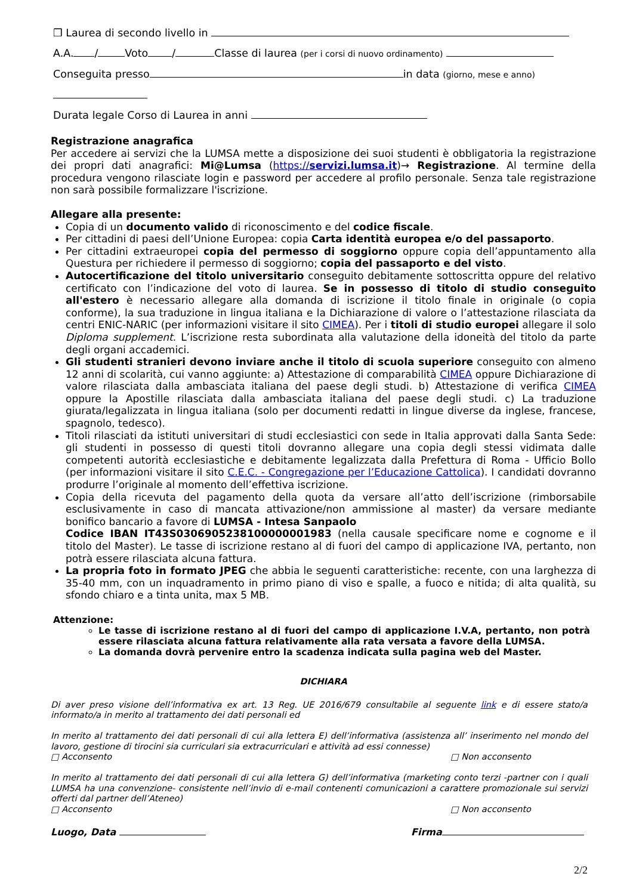❒ Laurea di secondo livello in
A.A. / Voto / Classe di laurea (per i corsi di nuovo ordinamento)
Conseguita presso in data (giorno, mese e anno)
Durata legale Corso di Laurea in anni
Registrazione anagrafica
Per accedere ai servizi che la LUMSA mette a disposizione dei suoi studenti è obbligatoria la registrazione dei propri dati anagrafici: Mi@Lumsa (https://servizi.lumsa.it)→ Registrazione. Al termine della procedura vengono rilasciate login e password per accedere al profilo personale. Senza tale registrazione non sarà possibile formalizzare l'iscrizione.
Allegare alla presente:
Copia di un documento valido di riconoscimento e del codice fiscale.
Per cittadini di paesi dell’Unione Europea: copia Carta identità europea e/o del passaporto.
Per cittadini extraeuropei copia del permesso di soggiorno oppure copia dell’appuntamento alla Questura per richiedere il permesso di soggiorno; copia del passaporto e del visto.
Autocertificazione del titolo universitario conseguito debitamente sottoscritta oppure del relativo certificato con l’indicazione del voto di laurea. Se in possesso di titolo di studio conseguito all'estero è necessario allegare alla domanda di iscrizione il titolo finale in originale (o copia conforme), la sua traduzione in lingua italiana e la Dichiarazione di valore o l’attestazione rilasciata da centri ENIC-NARIC (per informazioni visitare il sito CIMEA). Per i titoli di studio europei allegare il solo Diploma supplement. L’iscrizione resta subordinata alla valutazione della idoneità del titolo da parte degli organi accademici.
Gli studenti stranieri devono inviare anche il titolo di scuola superiore conseguito con almeno 12 anni di scolarità, cui vanno aggiunte: a) Attestazione di comparabilità CIMEA oppure Dichiarazione di valore rilasciata dalla ambasciata italiana del paese degli studi. b) Attestazione di verifica CIMEA oppure la Apostille rilasciata dalla ambasciata italiana del paese degli studi. c) La traduzione giurata/legalizzata in lingua italiana (solo per documenti redatti in lingue diverse da inglese, francese, spagnolo, tedesco).
Titoli rilasciati da istituti universitari di studi ecclesiastici con sede in Italia approvati dalla Santa Sede: gli studenti in possesso di questi titoli dovranno allegare una copia degli stessi vidimata dalle competenti autorità ecclesiastiche e debitamente legalizzata dalla Prefettura di Roma - Ufficio Bollo (per informazioni visitare il sito C.E.C. - Congregazione per l’Educazione Cattolica). I candidati dovranno produrre l’originale al momento dell’effettiva iscrizione.
Copia della ricevuta del pagamento della quota da versare all’atto dell’iscrizione (rimborsabile esclusivamente in caso di mancata attivazione/non ammissione al master) da versare mediante bonifico bancario a favore di LUMSA - Intesa Sanpaolo
Codice IBAN IT43S0306905238100000001983 (nella causale specificare nome e cognome e il titolo del Master). Le tasse di iscrizione restano al di fuori del campo di applicazione IVA, pertanto, non potrà essere rilasciata alcuna fattura.
La propria foto in formato JPEG che abbia le seguenti caratteristiche: recente, con una larghezza di 35-40 mm, con un inquadramento in primo piano di viso e spalle, a fuoco e nitida; di alta qualità, su sfondo chiaro e a tinta unita, max 5 MB.
Attenzione:
Le tasse di iscrizione restano al di fuori del campo di applicazione I.V.A, pertanto, non potrà essere rilasciata alcuna fattura relativamente alla rata versata a favore della LUMSA.
La domanda dovrà pervenire entro la scadenza indicata sulla pagina web del Master.
DICHIARA
Di aver preso visione dell’informativa ex art. 13 Reg. UE 2016/679 consultabile al seguente link e di essere stato/a informato/a in merito al trattamento dei dati personali ed
In merito al trattamento dei dati personali di cui alla lettera E) dell’informativa (assistenza all’ inserimento nel mondo del lavoro, gestione di tirocini sia curriculari sia extracurriculari e attività ad essi connesse)
□ Acconsento □ Non acconsento
In merito al trattamento dei dati personali di cui alla lettera G) dell’informativa (marketing conto terzi -partner con i quali LUMSA ha una convenzione- consistente nell’invio di e-mail contenenti comunicazioni a carattere promozionale sui servizi offerti dal partner dell’Ateneo)
□ Acconsento □ Non acconsento
Luogo, Data Firma
2/2